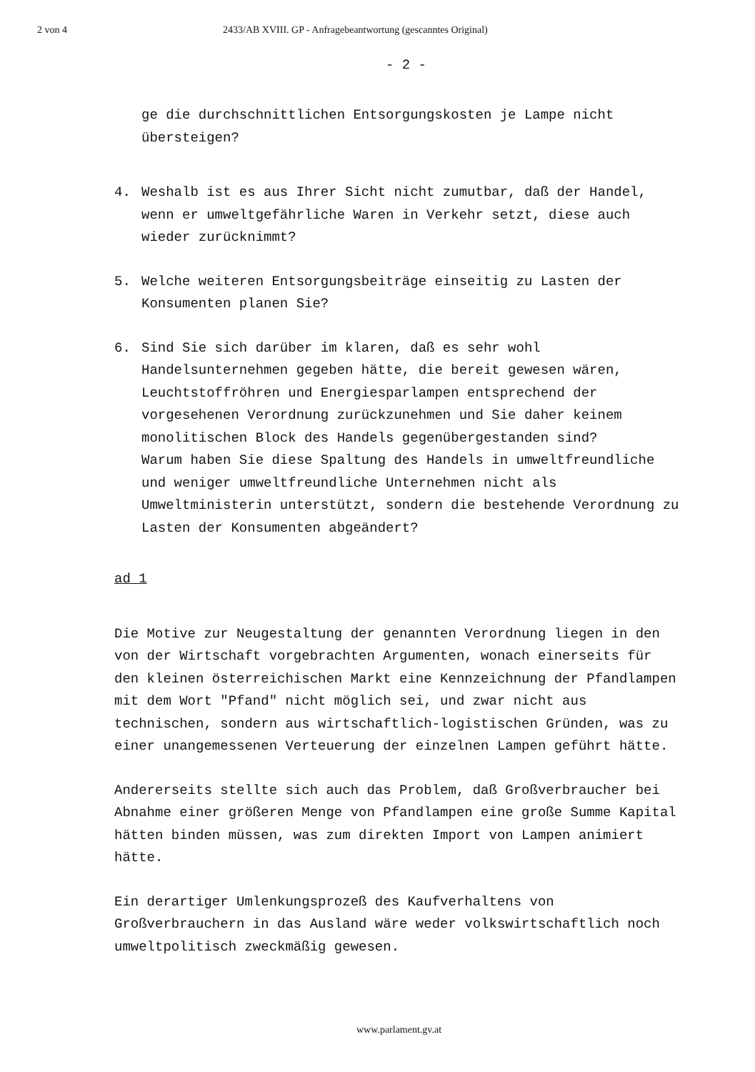2 von 4 2433/AB XVIII. GP - Anfragebeantwortung (gescanntes Original)
- 2 -
ge die durchschnittlichen Entsorgungskosten je Lampe nicht übersteigen?
4. Weshalb ist es aus Ihrer Sicht nicht zumutbar, daß der Handel, wenn er umweltgefährliche Waren in Verkehr setzt, diese auch wieder zurücknimmt?
5. Welche weiteren Entsorgungsbeiträge einseitig zu Lasten der Konsumenten planen Sie?
6. Sind Sie sich darüber im klaren, daß es sehr wohl Handelsunternehmen gegeben hätte, die bereit gewesen wären, Leuchtstoffröhren und Energiesparlampen entsprechend der vorgesehenen Verordnung zurückzunehmen und Sie daher keinem monolitischen Block des Handels gegenübergestanden sind?
Warum haben Sie diese Spaltung des Handels in umweltfreundliche und weniger umweltfreundliche Unternehmen nicht als Umweltministerin unterstützt, sondern die bestehende Verordnung zu Lasten der Konsumenten abgeändert?
ad 1
Die Motive zur Neugestaltung der genannten Verordnung liegen in den von der Wirtschaft vorgebrachten Argumenten, wonach einerseits für den kleinen österreichischen Markt eine Kennzeichnung der Pfandlampen mit dem Wort "Pfand" nicht möglich sei, und zwar nicht aus technischen, sondern aus wirtschaftlich-logistischen Gründen, was zu einer unangemessenen Verteuerung der einzelnen Lampen geführt hätte.
Andererseits stellte sich auch das Problem, daß Großverbraucher bei Abnahme einer größeren Menge von Pfandlampen eine große Summe Kapital hätten binden müssen, was zum direkten Import von Lampen animiert hätte.
Ein derartiger Umlenkungsprozeß des Kaufverhaltens von Großverbrauchern in das Ausland wäre weder volkswirtschaftlich noch umweltpolitisch zweckmäßig gewesen.
www.parlament.gv.at